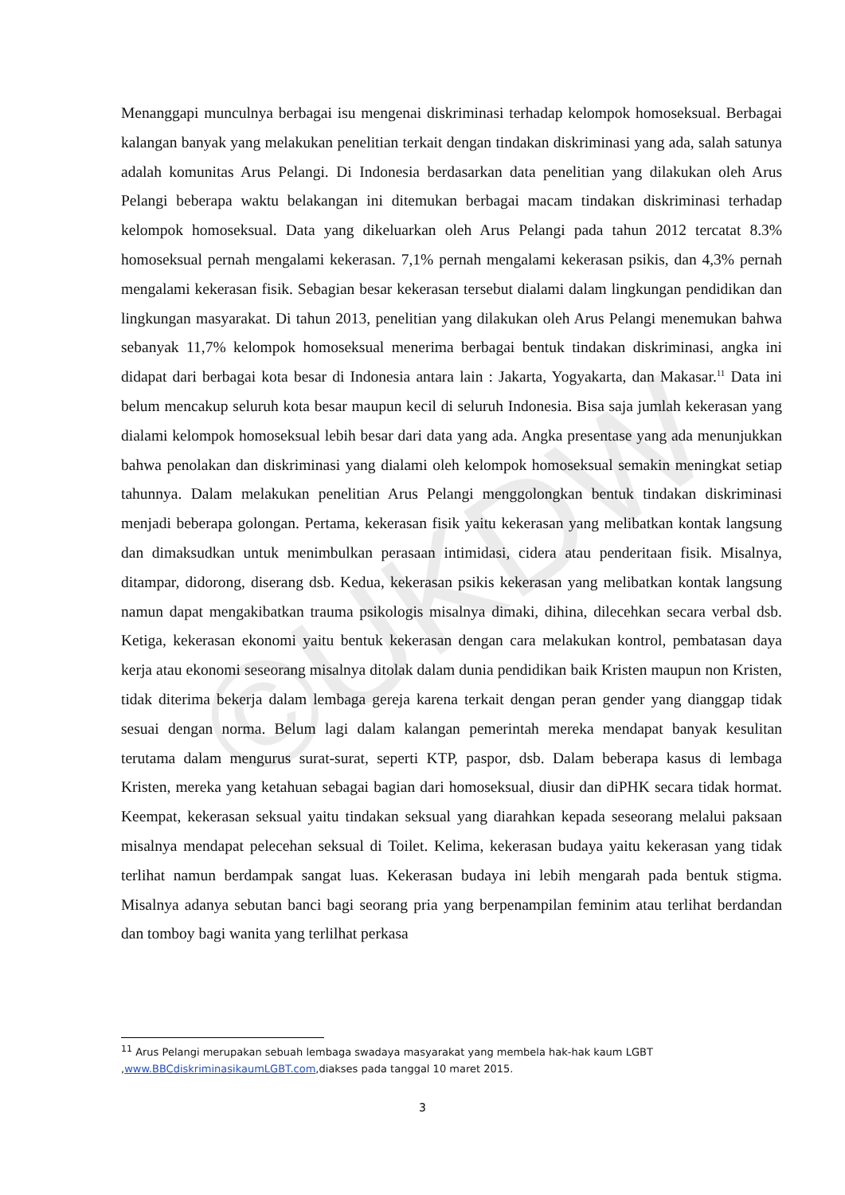©UKDW
Menanggapi munculnya berbagai isu mengenai diskriminasi terhadap kelompok homoseksual. Berbagai kalangan banyak yang melakukan penelitian terkait dengan tindakan diskriminasi yang ada, salah satunya adalah komunitas Arus Pelangi. Di Indonesia berdasarkan data penelitian yang dilakukan oleh Arus Pelangi beberapa waktu belakangan ini ditemukan berbagai macam tindakan diskriminasi terhadap kelompok homoseksual. Data yang dikeluarkan oleh Arus Pelangi pada tahun 2012 tercatat 8.3% homoseksual pernah mengalami kekerasan. 7,1% pernah mengalami kekerasan psikis, dan 4,3% pernah mengalami kekerasan fisik. Sebagian besar kekerasan tersebut dialami dalam lingkungan pendidikan dan lingkungan masyarakat. Di tahun 2013, penelitian yang dilakukan oleh Arus Pelangi menemukan bahwa sebanyak 11,7% kelompok homoseksual menerima berbagai bentuk tindakan diskriminasi, angka ini didapat dari berbagai kota besar di Indonesia antara lain : Jakarta, Yogyakarta, dan Makasar.<sup>11</sup> Data ini belum mencakup seluruh kota besar maupun kecil di seluruh Indonesia. Bisa saja jumlah kekerasan yang dialami kelompok homoseksual lebih besar dari data yang ada. Angka presentase yang ada menunjukkan bahwa penolakan dan diskriminasi yang dialami oleh kelompok homoseksual semakin meningkat setiap tahunnya. Dalam melakukan penelitian Arus Pelangi menggolongkan bentuk tindakan diskriminasi menjadi beberapa golongan. Pertama, kekerasan fisik yaitu kekerasan yang melibatkan kontak langsung dan dimaksudkan untuk menimbulkan perasaan intimidasi, cidera atau penderitaan fisik. Misalnya, ditampar, didorong, diserang dsb. Kedua, kekerasan psikis kekerasan yang melibatkan kontak langsung namun dapat mengakibatkan trauma psikologis misalnya dimaki, dihina, dilecehkan secara verbal dsb. Ketiga, kekerasan ekonomi yaitu bentuk kekerasan dengan cara melakukan kontrol, pembatasan daya kerja atau ekonomi seseorang misalnya ditolak dalam dunia pendidikan baik Kristen maupun non Kristen, tidak diterima bekerja dalam lembaga gereja karena terkait dengan peran gender yang dianggap tidak sesuai dengan norma. Belum lagi dalam kalangan pemerintah mereka mendapat banyak kesulitan terutama dalam mengurus surat-surat, seperti KTP, paspor, dsb. Dalam beberapa kasus di lembaga Kristen, mereka yang ketahuan sebagai bagian dari homoseksual, diusir dan diPHK secara tidak hormat. Keempat, kekerasan seksual yaitu tindakan seksual yang diarahkan kepada seseorang melalui paksaan misalnya mendapat pelecehan seksual di Toilet. Kelima, kekerasan budaya yaitu kekerasan yang tidak terlihat namun berdampak sangat luas. Kekerasan budaya ini lebih mengarah pada bentuk stigma. Misalnya adanya sebutan banci bagi seorang pria yang berpenampilan feminim atau terlihat berdandan dan tomboy bagi wanita yang terlilhat perkasa
<sup>11</sup> Arus Pelangi merupakan sebuah lembaga swadaya masyarakat yang membela hak-hak kaum LGBT ,www.BBCdiskriminasikaumLGBT.com,diakses pada tanggal 10 maret 2015.
3